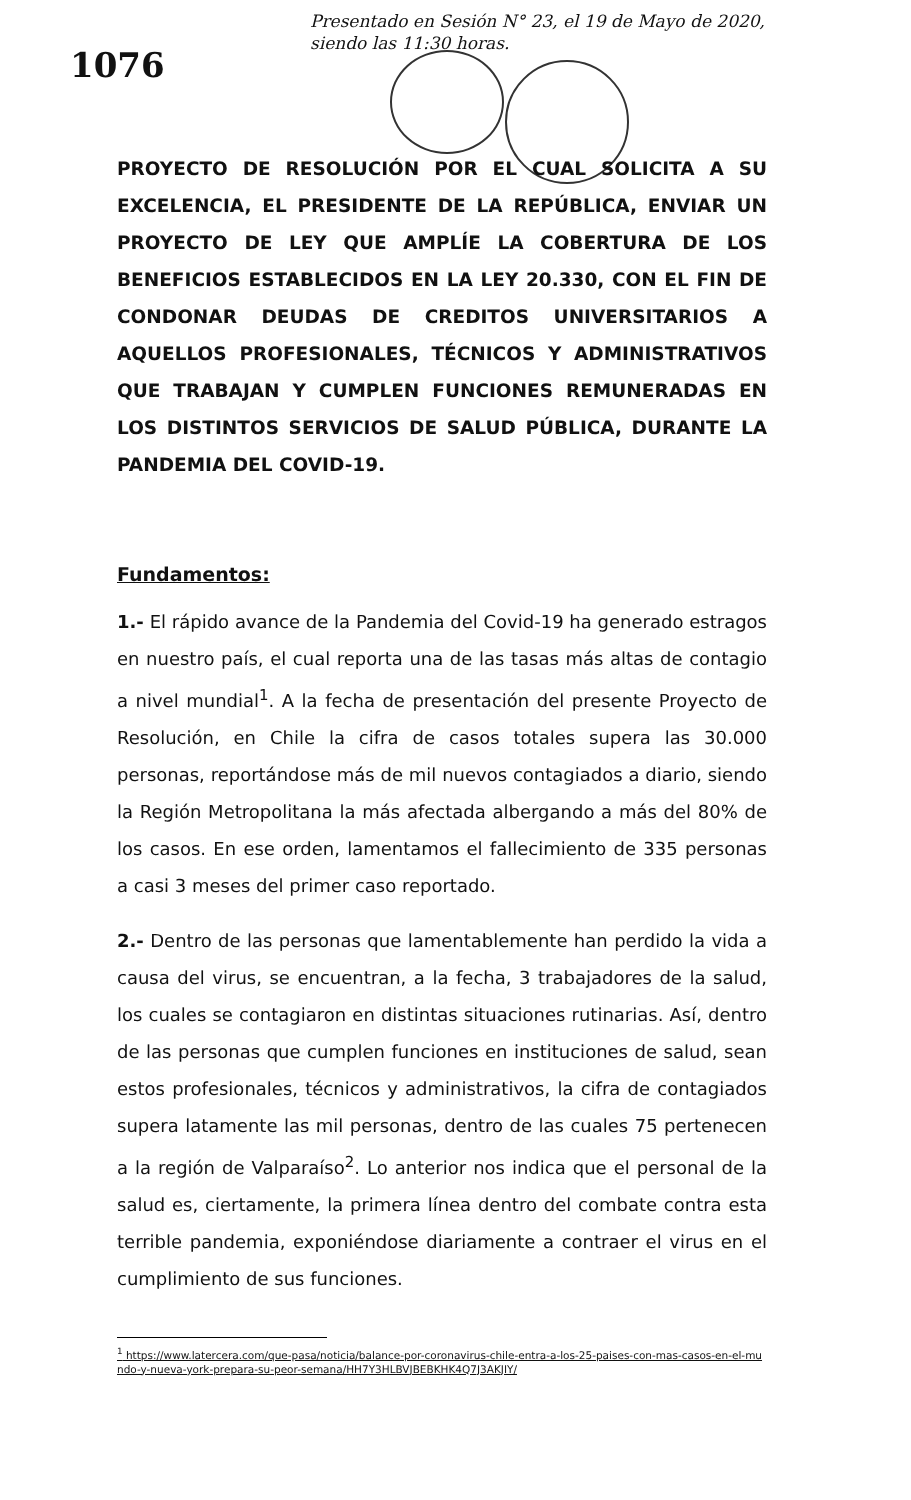Presentado en Sesión N° 23, el 19 de Mayo de 2020, siendo las 11:30 horas.
1076
PROYECTO DE RESOLUCIÓN POR EL CUAL SOLICITA A SU EXCELENCIA, EL PRESIDENTE DE LA REPÚBLICA, ENVIAR UN PROYECTO DE LEY QUE AMPLÍE LA COBERTURA DE LOS BENEFICIOS ESTABLECIDOS EN LA LEY 20.330, CON EL FIN DE CONDONAR DEUDAS DE CREDITOS UNIVERSITARIOS A AQUELLOS PROFESIONALES, TÉCNICOS Y ADMINISTRATIVOS QUE TRABAJAN Y CUMPLEN FUNCIONES REMUNERADAS EN LOS DISTINTOS SERVICIOS DE SALUD PÚBLICA, DURANTE LA PANDEMIA DEL COVID-19.
Fundamentos:
1.- El rápido avance de la Pandemia del Covid-19 ha generado estragos en nuestro país, el cual reporta una de las tasas más altas de contagio a nivel mundial<sup>1</sup>. A la fecha de presentación del presente Proyecto de Resolución, en Chile la cifra de casos totales supera las 30.000 personas, reportándose más de mil nuevos contagiados a diario, siendo la Región Metropolitana la más afectada albergando a más del 80% de los casos. En ese orden, lamentamos el fallecimiento de 335 personas a casi 3 meses del primer caso reportado.
2.- Dentro de las personas que lamentablemente han perdido la vida a causa del virus, se encuentran, a la fecha, 3 trabajadores de la salud, los cuales se contagiaron en distintas situaciones rutinarias. Así, dentro de las personas que cumplen funciones en instituciones de salud, sean estos profesionales, técnicos y administrativos, la cifra de contagiados supera latamente las mil personas, dentro de las cuales 75 pertenecen a la región de Valparaíso<sup>2</sup>. Lo anterior nos indica que el personal de la salud es, ciertamente, la primera línea dentro del combate contra esta terrible pandemia, exponiéndose diariamente a contraer el virus en el cumplimiento de sus funciones.
<sup>1</sup> https://www.latercera.com/que-pasa/noticia/balance-por-coronavirus-chile-entra-a-los-25-paises-con-mas-casos-en-el-mundo-y-nueva-york-prepara-su-peor-semana/HH7Y3HLBVJBEBKHK4Q7J3AKJIY/